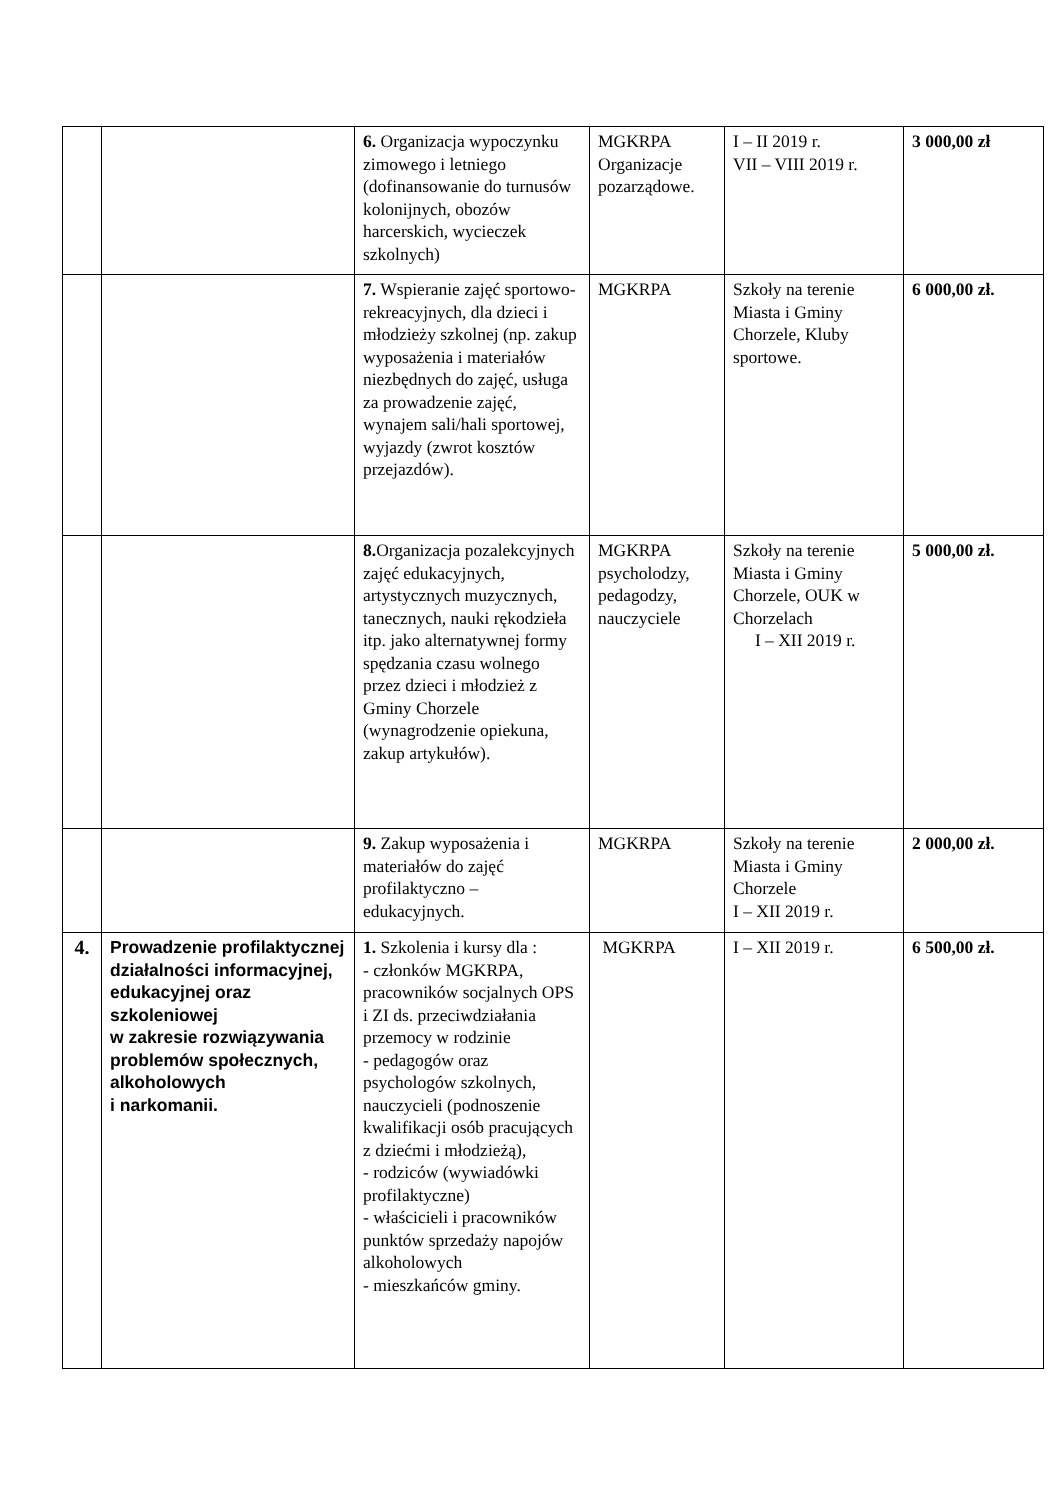| | | 6. Organizacja wypoczynku zimowego i letniego (dofinansowanie do turnusów kolonijnych, obozów harcerskich, wycieczek szkolnych) | MGKRPA Organizacje pozarządowe. | I – II 2019 r. VII – VIII 2019 r. | 3 000,00 zł |
| | | 7. Wspieranie zajęć sportowo-rekreacyjnych, dla dzieci i młodzieży szkolnej (np. zakup wyposażenia i materiałów niezbędnych do zajęć, usługa za prowadzenie zajęć, wynajem sali/hali sportowej, wyjazdy (zwrot kosztów przejazdów). | MGKRPA | Szkoły na terenie Miasta i Gminy Chorzele, Kluby sportowe. | 6 000,00 zł. |
| | | 8. Organizacja pozalekcyjnych zajęć edukacyjnych, artystycznych muzycznych, tanecznych, nauki rękodzieła itp. jako alternatywnej formy spędzania czasu wolnego przez dzieci i młodzież z Gminy Chorzele (wynagrodzenie opiekuna, zakup artykułów). | MGKRPA psycholodzy, pedagodzy, nauczyciele | Szkoły na terenie Miasta i Gminy Chorzele, OUK w Chorzelach I – XII 2019 r. | 5 000,00 zł. |
| | | 9. Zakup wyposażenia i materiałów do zajęć profilaktyczno – edukacyjnych. | MGKRPA | Szkoły na terenie Miasta i Gminy Chorzele I – XII 2019 r. | 2 000,00 zł. |
| 4. | Prowadzenie profilaktycznej działalności informacyjnej, edukacyjnej oraz szkoleniowej w zakresie rozwiązywania problemów społecznych, alkoholowych i narkomanii. | 1. Szkolenia i kursy dla : - członków MGKRPA, pracowników socjalnych OPS i ZI ds. przeciwdziałania przemocy w rodzinie - pedagogów oraz psychologów szkolnych, nauczycieli (podnoszenie kwalifikacji osób pracujących z dziećmi i młodzieżą), - rodziców (wywiadówki profilaktyczne) - właścicieli i pracowników punktów sprzedaży napojów alkoholowych - mieszkańców gminy. | MGKRPA | I – XII 2019 r. | 6 500,00 zł. |